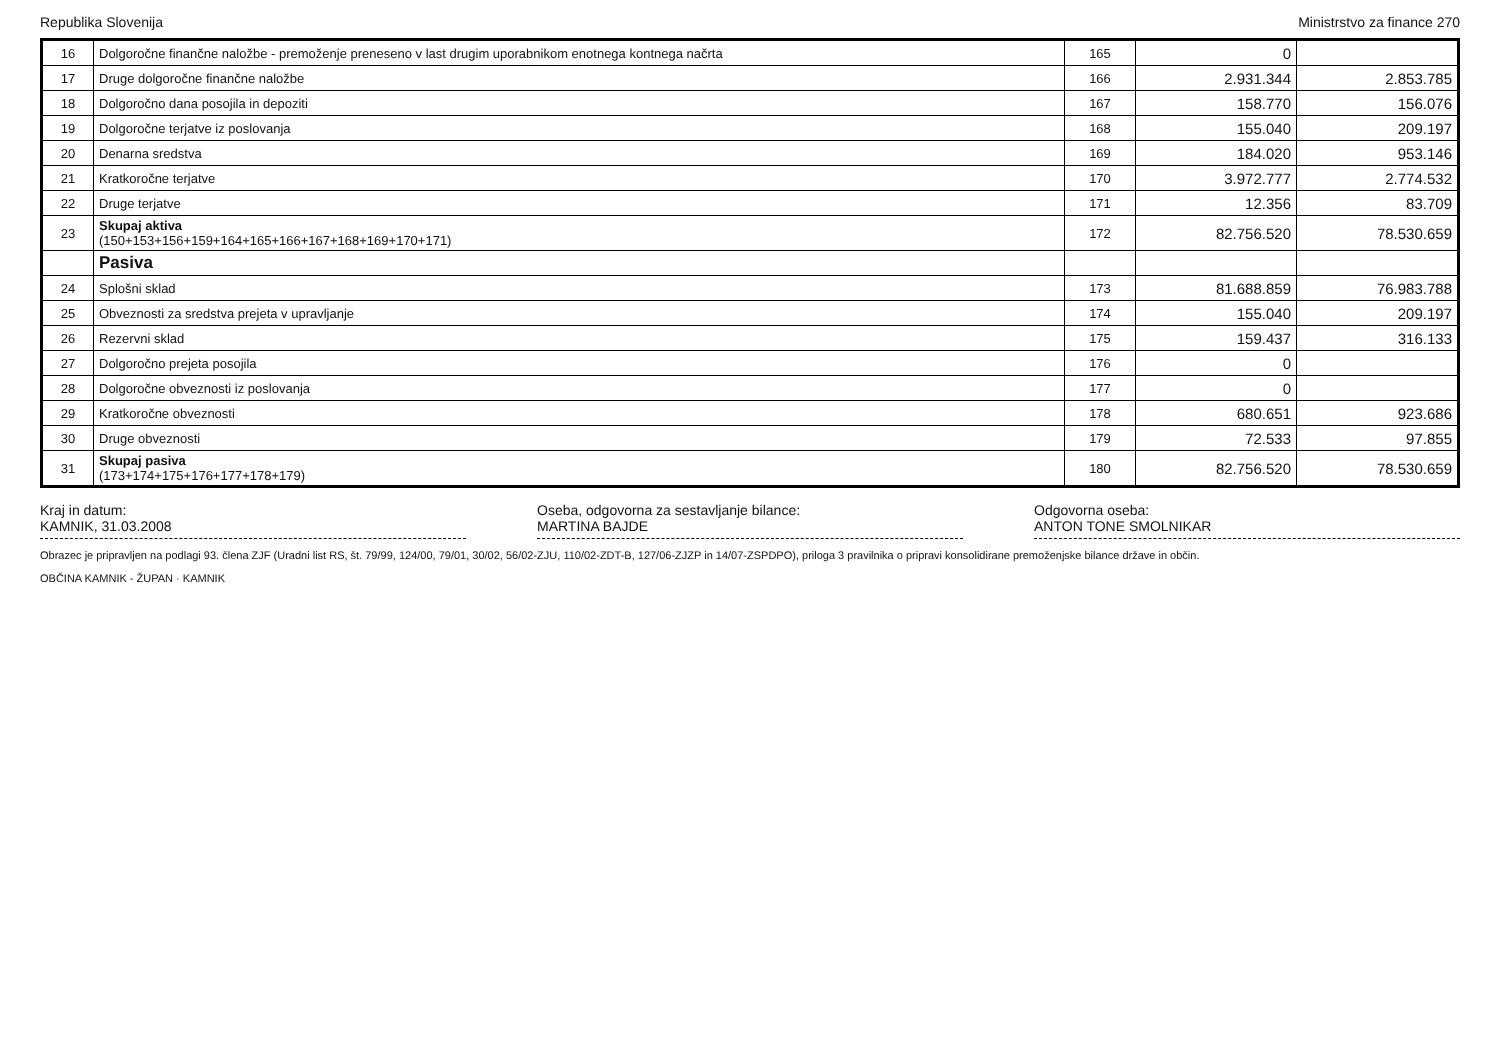Republika Slovenija Ministrstvo za finance 270
| 16 | Dolgoročne finančne naložbe - premoženje preneseno v last drugim uporabnikom enotnega kontnega načrta | 165 | 0 | |
| 17 | Druge dolgoročne finančne naložbe | 166 | 2.931.344 | 2.853.785 |
| 18 | Dolgoročno dana posojila in depoziti | 167 | 158.770 | 156.076 |
| 19 | Dolgoročne terjatve iz poslovanja | 168 | 155.040 | 209.197 |
| 20 | Denarna sredstva | 169 | 184.020 | 953.146 |
| 21 | Kratkoročne terjatve | 170 | 3.972.777 | 2.774.532 |
| 22 | Druge terjatve | 171 | 12.356 | 83.709 |
| 23 | Skupaj aktiva (150+153+156+159+164+165+166+167+168+169+170+171) | 172 | 82.756.520 | 78.530.659 |
| | Pasiva | | | |
| 24 | Splošni sklad | 173 | 81.688.859 | 76.983.788 |
| 25 | Obveznosti za sredstva prejeta v upravljanje | 174 | 155.040 | 209.197 |
| 26 | Rezervni sklad | 175 | 159.437 | 316.133 |
| 27 | Dolgoročno prejeta posojila | 176 | 0 | |
| 28 | Dolgoročne obveznosti iz poslovanja | 177 | 0 | |
| 29 | Kratkoročne obveznosti | 178 | 680.651 | 923.686 |
| 30 | Druge obveznosti | 179 | 72.533 | 97.855 |
| 31 | Skupaj pasiva (173+174+175+176+177+178+179) | 180 | 82.756.520 | 78.530.659 |
Kraj in datum:
KAMNIK, 31.03.2008
Oseba, odgovorna za sestavljanje bilance:
MARTINA BAJDE
Odgovorna oseba:
ANTON TONE SMOLNIKAR
Obrazec je pripravljen na podlagi 93. člena ZJF (Uradni list RS, št. 79/99, 124/00, 79/01, 30/02, 56/02-ZJU, 110/02-ZDT-B, 127/06-ZJZP in 14/07-ZSPDPO), priloga 3 pravilnika o pripravi konsolidirane premoženjske bilance države in občin.
OBČINA KAMNIK - ŽUPAN · KAMNIK